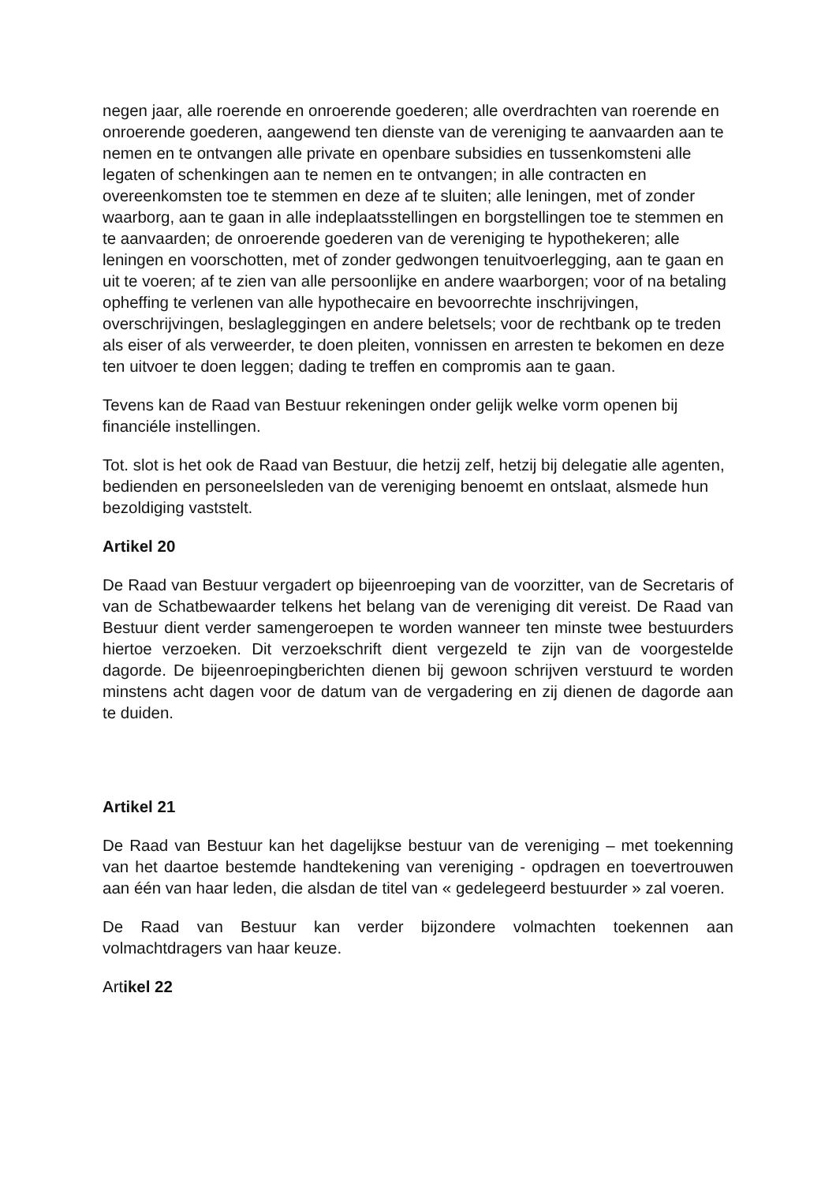negen jaar, alle roerende en onroerende goederen; alle overdrachten van roerende en onroerende goederen, aangewend ten dienste van de vereniging te aanvaarden aan te nemen en te ontvangen alle private en openbare subsidies en tussenkomsteni alle legaten of schenkingen aan te nemen en te ontvangen; in alle contracten en overeenkomsten toe te stemmen en deze af te sluiten; alle leningen, met of zonder waarborg, aan te gaan in alle indeplaatsstellingen en borgstellingen toe te stemmen en te aanvaarden; de onroerende goederen van de vereniging te hypothekeren; alle leningen en voorschotten, met of zonder gedwongen tenuitvoerlegging, aan te gaan en uit te voeren; af te zien van alle persoonlijke en andere waarborgen; voor of na betaling opheffing te verlenen van alle hypothecaire en bevoorrechte inschrijvingen, overschrijvingen, beslagleggingen en andere beletsels; voor de rechtbank op te treden als eiser of als verweerder, te doen pleiten, vonnissen en arresten te bekomen en deze ten uitvoer te doen leggen; dading te treffen en compromis aan te gaan.
Tevens kan de Raad van Bestuur rekeningen onder gelijk welke vorm openen bij financiéle instellingen.
Tot. slot is het ook de Raad van Bestuur, die hetzij zelf, hetzij bij delegatie alle agenten, bedienden en personeelsleden van de vereniging benoemt en ontslaat, alsmede hun bezoldiging vaststelt.
Artikel 20
De Raad van Bestuur vergadert op bijeenroeping van de voorzitter, van de Secretaris of van de Schatbewaarder telkens het belang van de vereniging dit vereist. De Raad van Bestuur dient verder samengeroepen te worden wanneer ten minste twee bestuurders hiertoe verzoeken. Dit verzoekschrift dient vergezeld te zijn van de voorgestelde dagorde. De bijeenroepingberichten dienen bij gewoon schrijven verstuurd te worden minstens acht dagen voor de datum van de vergadering en zij dienen de dagorde aan te duiden.
Artikel 21
De Raad van Bestuur kan het dagelijkse bestuur van de vereniging – met toekenning van het daartoe bestemde handtekening van vereniging - opdragen en toevertrouwen aan één van haar leden, die alsdan de titel van « gedelegeerd bestuurder » zal voeren.
De Raad van Bestuur kan verder bijzondere volmachten toekennen aan volmachtdragers van haar keuze.
Artikel 22